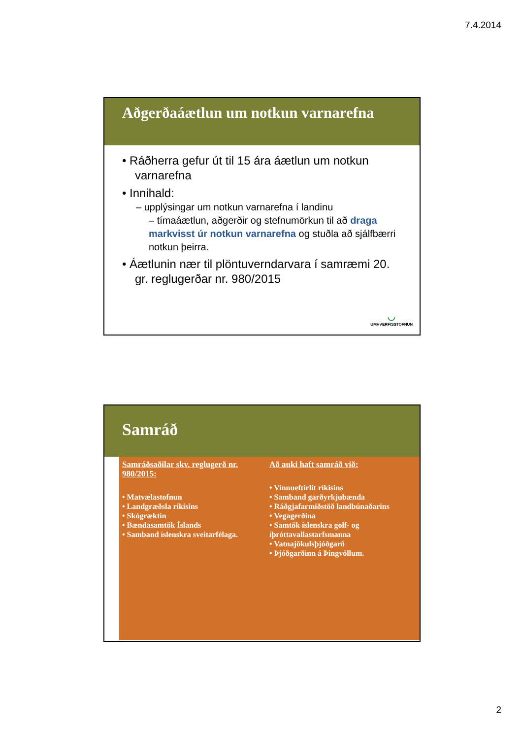7.4.2014
Aðgerðaáætlun um notkun varnarefna
• Ráðherra gefur út til 15 ára áætlun um notkun varnarefna
• Innihald:
– upplýsingar um notkun varnarefna í landinu
– tímaáætlun, aðgerðir og stefnumörkun til að draga markvisst úr notkun varnarefna og stuðla að sjálfbærri notkun þeirra.
• Áætlunin nær til plöntuverndarvara í samræmi 20. gr. reglugerðar nr. 980/2015
◡
UMHVERFISSTOFNUN
Samráð
Samráðsaðilar skv. reglugerð nr. 980/2015:
• Matvælastofnun
• Landgræðsla ríkisins
• Skógræktin
• Bændasamtök Íslands
• Samband íslenskra sveitarfélaga.
Að auki haft samráð við:
• Vinnueftirlit ríkisins
• Samband garðyrkjubænda
• Ráðgjafarmiðstöð landbúnaðarins
• Vegagerðina
• Samtök íslenskra golf- og íþróttavallastarfsmanna
• Vatnajökulsþjóðgarð
• Þjóðgarðinn á Þingvöllum.
2